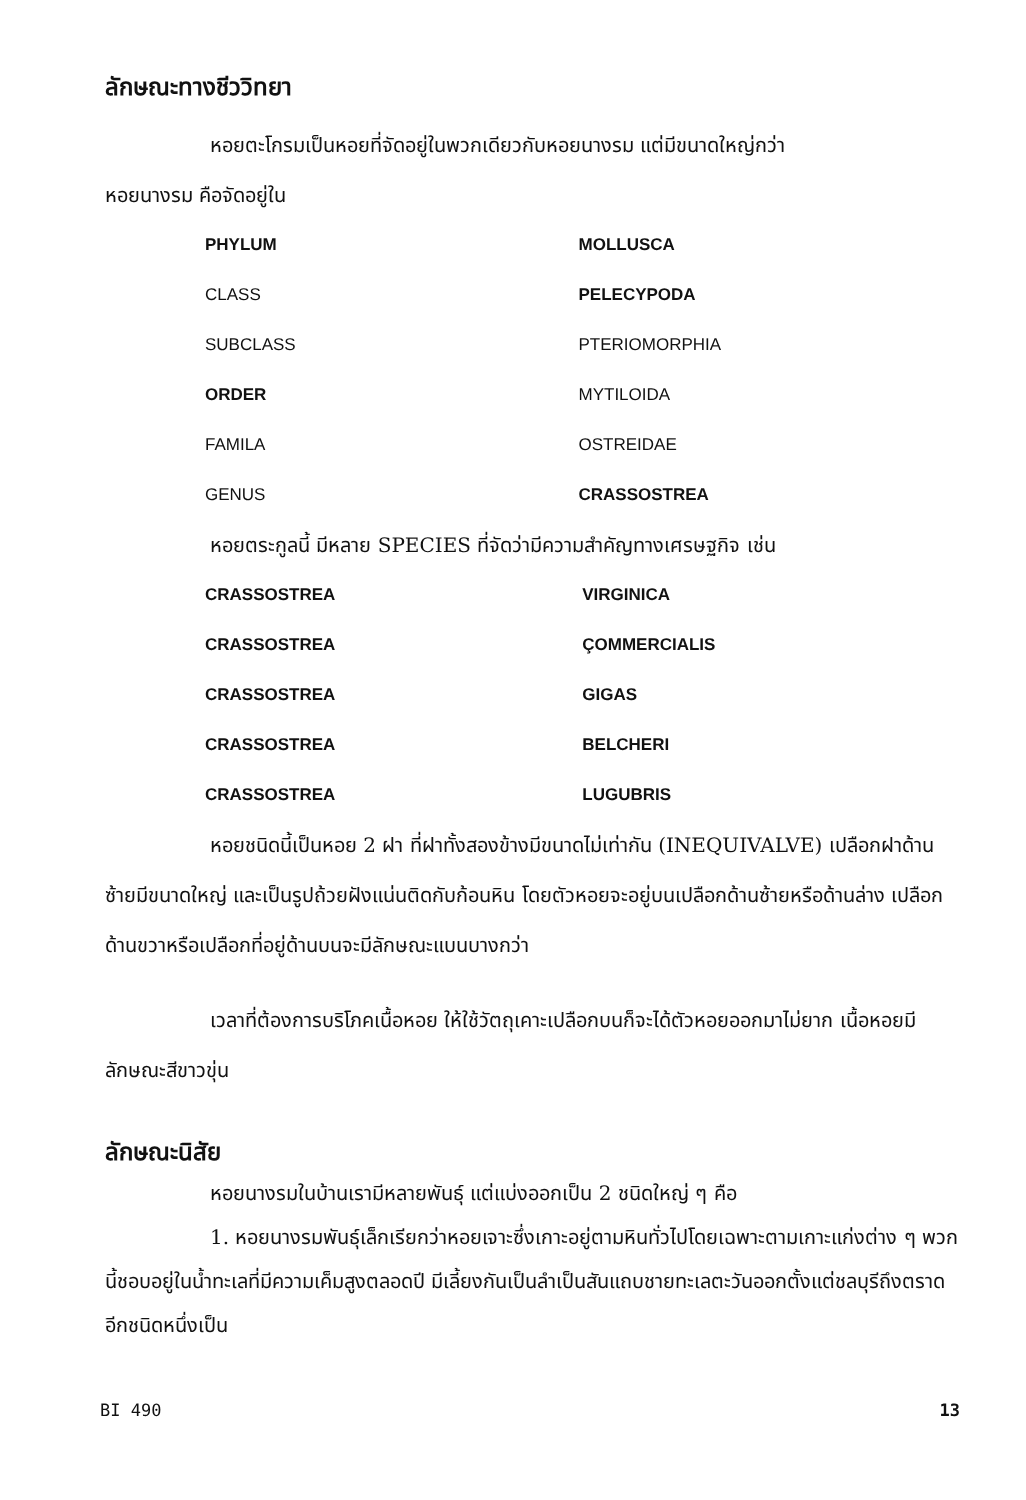ลักษณะทางชีววิทยา
หอยตะโกรมเป็นหอยที่จัดอยู่ในพวกเดียวกับหอยนางรม แต่มีขนาดใหญ่กว่า
หอยนางรม คือจัดอยู่ใน
| PHYLUM | MOLLUSCA |
| CLASS | PELECYPODA |
| SUBCLASS | PTERIOMORPHIA |
| ORDER | MYTILOIDA |
| FAMILA | OSTREIDAE |
| GENUS | CRASSOSTREA |
หอยตระกูลนี้ มีหลาย SPECIES ที่จัดว่ามีความสำคัญทางเศรษฐกิจ เช่น
| CRASSOSTREA | VIRGINICA |
| CRASSOSTREA | ÇOMMERCIALIS |
| CRASSOSTREA | GIGAS |
| CRASSOSTREA | BELCHERI |
| CRASSOSTREA | LUGUBRIS |
หอยชนิดนี้เป็นหอย 2 ฝา ที่ฝาทั้งสองข้างมีขนาดไม่เท่ากัน (INEQUIVALVE) เปลือกฝาด้านซ้ายมีขนาดใหญ่ และเป็นรูปถ้วยฝังแน่นติดกับก้อนหิน โดยตัวหอยจะอยู่บนเปลือกด้านซ้ายหรือด้านล่าง เปลือกด้านขวาหรือเปลือกที่อยู่ด้านบนจะมีลักษณะแบนบางกว่า
เวลาที่ต้องการบริโภคเนื้อหอย ให้ใช้วัตถุเคาะเปลือกบนก็จะได้ตัวหอยออกมาไม่ยาก เนื้อหอยมีลักษณะสีขาวขุ่น
ลักษณะนิสัย
หอยนางรมในบ้านเรามีหลายพันธุ์ แต่แบ่งออกเป็น 2 ชนิดใหญ่ ๆ คือ
1. หอยนางรมพันธุ์เล็กเรียกว่าหอยเจาะซึ่งเกาะอยู่ตามหินทั่วไปโดยเฉพาะตามเกาะแก่งต่าง ๆ พวกนี้ชอบอยู่ในน้ำทะเลที่มีความเค็มสูงตลอดปี มีเลี้ยงกันเป็นลำเป็นสันแถบชายทะเลตะวันออกตั้งแต่ชลบุรีถึงตราด อีกชนิดหนึ่งเป็น
BI 490 13